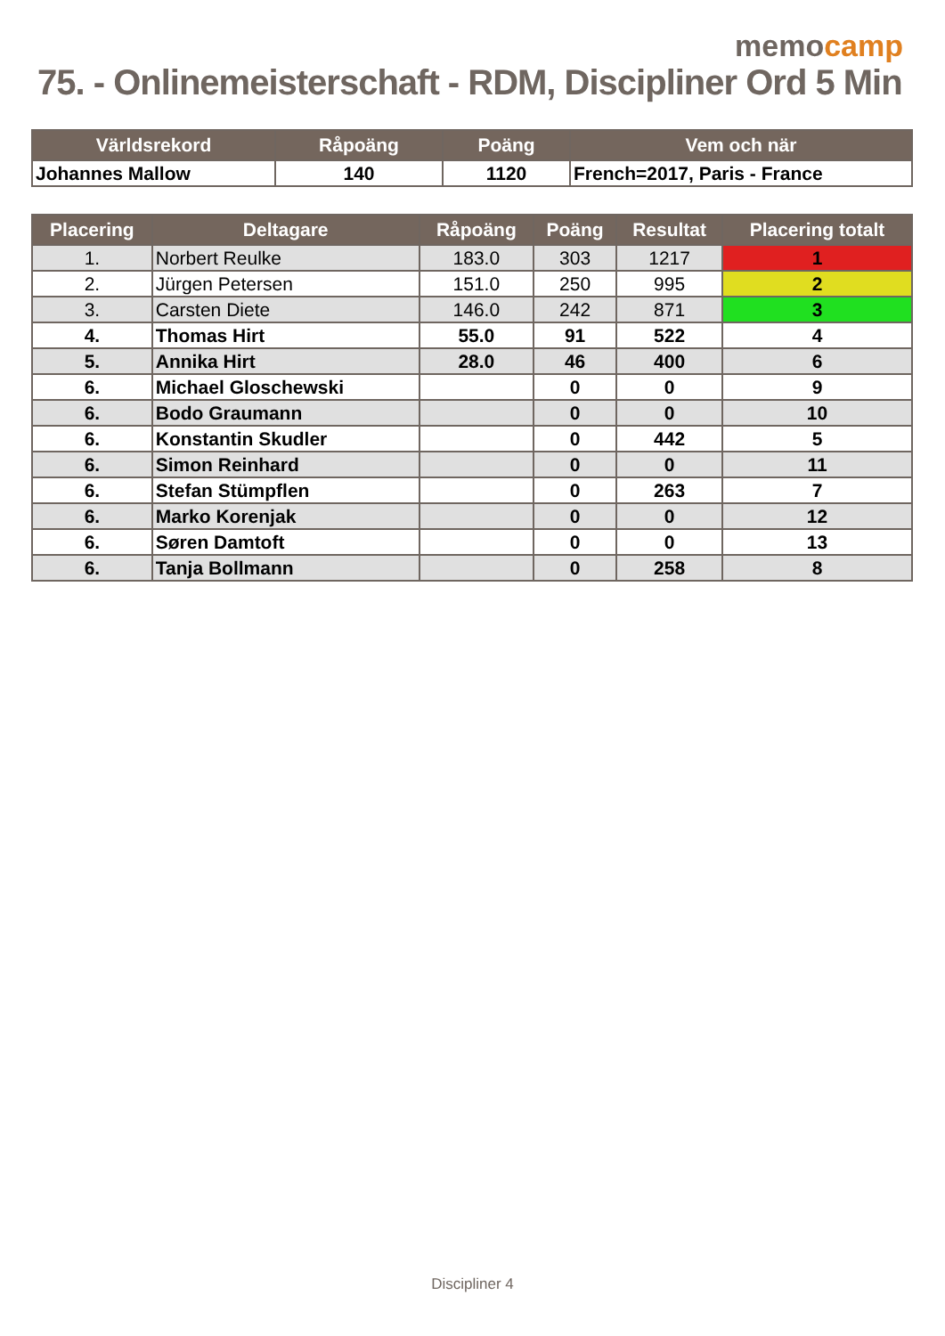memocamp
75. - Onlinemeisterschaft - RDM, Discipliner Ord 5 Min
| Världsrekord | Råpoäng | Poäng | Vem och när |
| --- | --- | --- | --- |
| Johannes Mallow | 140 | 1120 | French=2017, Paris - France |
| Placering | Deltagare | Råpoäng | Poäng | Resultat | Placering totalt |
| --- | --- | --- | --- | --- | --- |
| 1. | Norbert Reulke | 183.0 | 303 | 1217 | 1 |
| 2. | Jürgen Petersen | 151.0 | 250 | 995 | 2 |
| 3. | Carsten Diete | 146.0 | 242 | 871 | 3 |
| 4. | Thomas Hirt | 55.0 | 91 | 522 | 4 |
| 5. | Annika Hirt | 28.0 | 46 | 400 | 6 |
| 6. | Michael Gloschewski | | 0 | 0 | 9 |
| 6. | Bodo Graumann | | 0 | 0 | 10 |
| 6. | Konstantin Skudler | | 0 | 442 | 5 |
| 6. | Simon Reinhard | | 0 | 0 | 11 |
| 6. | Stefan Stümpflen | | 0 | 263 | 7 |
| 6. | Marko Korenjak | | 0 | 0 | 12 |
| 6. | Søren Damtoft | | 0 | 0 | 13 |
| 6. | Tanja Bollmann | | 0 | 258 | 8 |
Discipliner 4